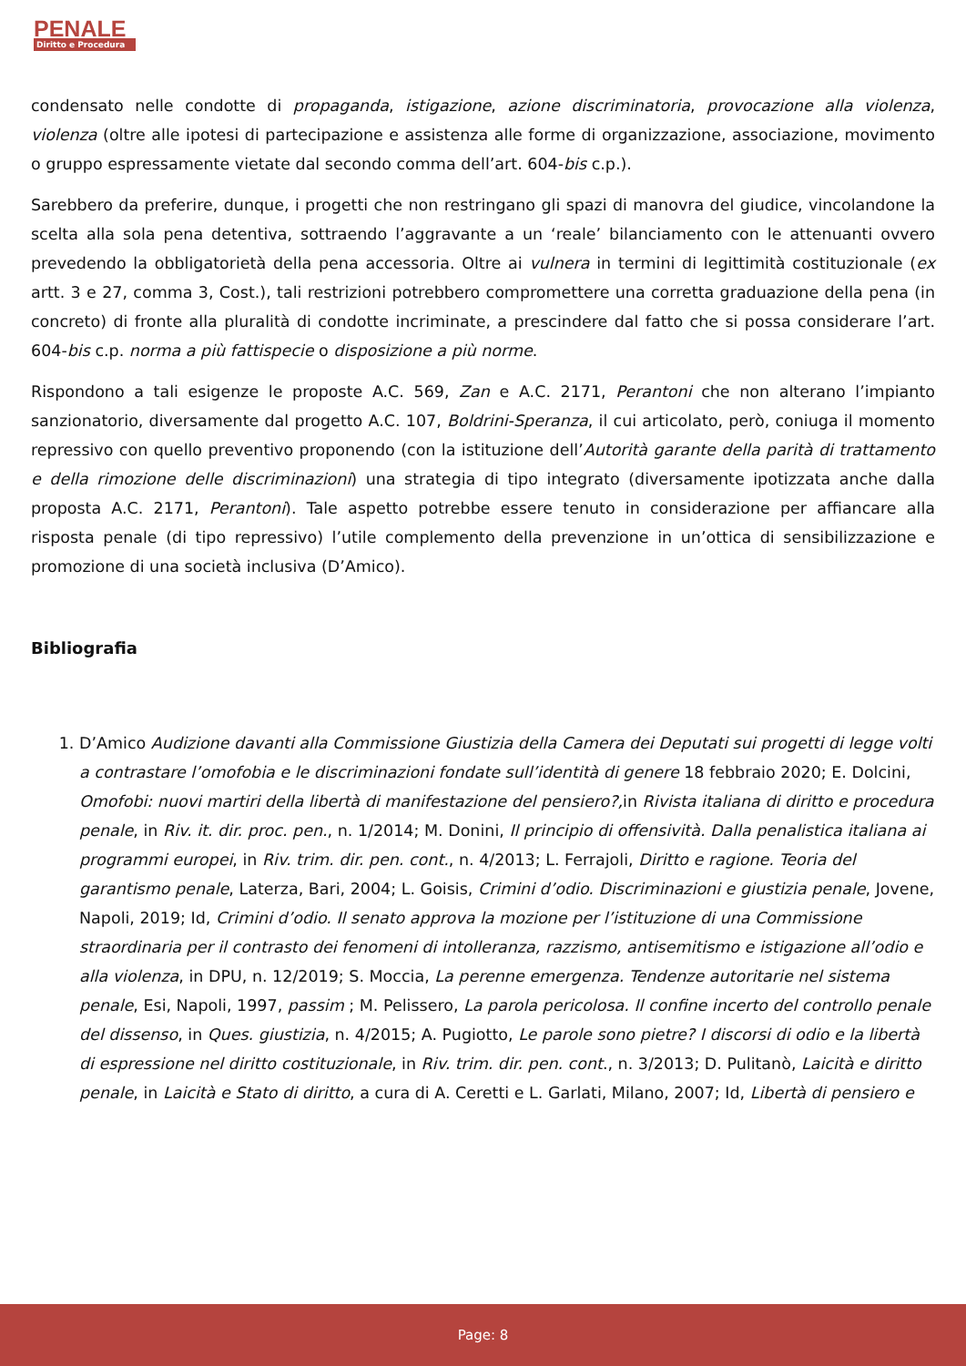PENALE
Diritto e Procedura
condensato nelle condotte di propaganda, istigazione, azione discriminatoria, provocazione alla violenza, violenza (oltre alle ipotesi di partecipazione e assistenza alle forme di organizzazione, associazione, movimento o gruppo espressamente vietate dal secondo comma dell’art. 604-bis c.p.).
Sarebbero da preferire, dunque, i progetti che non restringano gli spazi di manovra del giudice, vincolandone la scelta alla sola pena detentiva, sottraendo l’aggravante a un ‘reale’ bilanciamento con le attenuanti ovvero prevedendo la obbligatorietà della pena accessoria. Oltre ai vulnera in termini di legittimità costituzionale (ex artt. 3 e 27, comma 3, Cost.), tali restrizioni potrebbero compromettere una corretta graduazione della pena (in concreto) di fronte alla pluralità di condotte incriminate, a prescindere dal fatto che si possa considerare l’art. 604-bis c.p. norma a più fattispecie o disposizione a più norme.
Rispondono a tali esigenze le proposte A.C. 569, Zan e A.C. 2171, Perantoni che non alterano l’impianto sanzionatorio, diversamente dal progetto A.C. 107, Boldrini-Speranza, il cui articolato, però, coniuga il momento repressivo con quello preventivo proponendo (con la istituzione dell’Autorità garante della parità di trattamento e della rimozione delle discriminazioni) una strategia di tipo integrato (diversamente ipotizzata anche dalla proposta A.C. 2171, Perantoni). Tale aspetto potrebbe essere tenuto in considerazione per affiancare alla risposta penale (di tipo repressivo) l’utile complemento della prevenzione in un’ottica di sensibilizzazione e promozione di una società inclusiva (D’Amico).
Bibliografia
1. D’Amico Audizione davanti alla Commissione Giustizia della Camera dei Deputati sui progetti di legge volti a contrastare l’omofobia e le discriminazioni fondate sull’identità di genere 18 febbraio 2020; E. Dolcini, Omofobi: nuovi martiri della libertà di manifestazione del pensiero?, in Rivista italiana di diritto e procedura penale, in Riv. it. dir. proc. pen., n. 1/2014; M. Donini, Il principio di offensività. Dalla penalistica italiana ai programmi europei, in Riv. trim. dir. pen. cont., n. 4/2013; L. Ferrajoli, Diritto e ragione. Teoria del garantismo penale, Laterza, Bari, 2004; L. Goisis, Crimini d’odio. Discriminazioni e giustizia penale, Jovene, Napoli, 2019; Id, Crimini d’odio. Il senato approva la mozione per l’istituzione di una Commissione straordinaria per il contrasto dei fenomeni di intolleranza, razzismo, antisemitismo e istigazione all’odio e alla violenza, in DPU, n. 12/2019; S. Moccia, La perenne emergenza. Tendenze autoritarie nel sistema penale, Esi, Napoli, 1997, passim ; M. Pelissero, La parola pericolosa. Il confine incerto del controllo penale del dissenso, in Ques. giustizia, n. 4/2015; A. Pugiotto, Le parole sono pietre? I discorsi di odio e la libertà di espressione nel diritto costituzionale, in Riv. trim. dir. pen. cont., n. 3/2013; D. Pulitanò, Laicità e diritto penale, in Laicità e Stato di diritto, a cura di A. Ceretti e L. Garlati, Milano, 2007; Id, Libertà di pensiero e
Page: 8